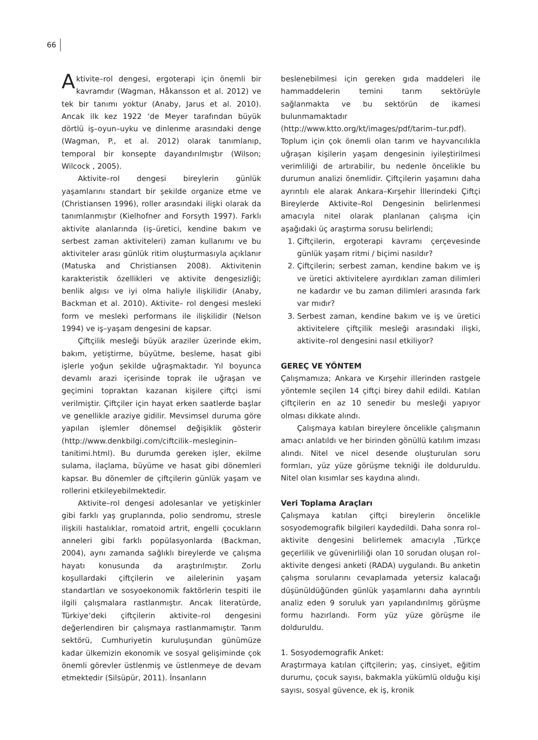66
Aktivite–rol dengesi, ergoterapi için önemli bir kavramdır (Wagman, Håkansson et al. 2012) ve tek bir tanımı yoktur (Anaby, Jarus et al. 2010). Ancak ilk kez 1922 ‘de Meyer tarafından büyük dörtlü iş–oyun–uyku ve dinlenme arasındaki denge (Wagman, P., et al. 2012) olarak tanımlanıp, temporal bir konsepte dayandırılmıştır (Wilson; Wilcock , 2005).
Aktivite–rol dengesi bireylerin günlük yaşamlarını standart bir şekilde organize etme ve (Christiansen 1996), roller arasındaki ilişki olarak da tanımlanmıştır (Kielhofner and Forsyth 1997). Farklı aktivite alanlarında (iş–üretici, kendine bakım ve serbest zaman aktiviteleri) zaman kullanımı ve bu aktiviteler arası günlük ritim oluşturmasıyla açıklanır (Matuska and Christiansen 2008). Aktivitenin karakteristik özellikleri ve aktivite dengesizliği; benlik algısı ve iyi olma haliyle ilişkilidir (Anaby, Backman et al. 2010). Aktivite– rol dengesi mesleki form ve mesleki performans ile ilişkilidir (Nelson 1994) ve iş–yaşam dengesini de kapsar.
Çiftçilik mesleği büyük araziler üzerinde ekim, bakım, yetiştirme, büyütme, besleme, hasat gibi işlerle yoğun şekilde uğraşmaktadır. Yıl boyunca devamlı arazi içerisinde toprak ile uğraşan ve geçimini topraktan kazanan kişilere çiftçi ismi verilmiştir. Çiftçiler için hayat erken saatlerde başlar ve genellikle araziye gidilir. Mevsimsel duruma göre yapılan işlemler dönemsel değişiklik gösterir (http://www.denkbilgi.com/ciftcilik–mesleginin–tanitimi.html). Bu durumda gereken işler, ekilme sulama, ilaçlama, büyüme ve hasat gibi dönemleri kapsar. Bu dönemler de çiftçilerin günlük yaşam ve rollerini etkileyebilmektedir.
Aktivite–rol dengesi adolesanlar ve yetişkinler gibi farklı yaş gruplarında, polio sendromu, stresle ilişkili hastalıklar, romatoid artrit, engelli çocukların anneleri gibi farklı popülasyonlarda (Backman, 2004), aynı zamanda sağlıklı bireylerde ve çalışma hayatı konusunda da araştırılmıştır. Zorlu koşullardaki çiftçilerin ve ailelerinin yaşam standartları ve sosyoekonomik faktörlerin tespiti ile ilgili çalışmalara rastlanmıştır. Ancak literatürde, Türkiye’deki çiftçilerin aktivite–rol dengesini değerlendiren bir çalışmaya rastlanmamıştır. Tarım sektörü, Cumhuriyetin kuruluşundan günümüze kadar ülkemizin ekonomik ve sosyal gelişiminde çok önemli görevler üstlenmiş ve üstlenmeye de devam etmektedir (Silsüpür, 2011). İnsanların
beslenebilmesi için gereken gıda maddeleri ile hammaddelerin temini tarım sektörüyle sağlanmakta ve bu sektörün de ikamesi bulunmamaktadır (http://www.ktto.org/kt/images/pdf/tarim–tur.pdf). Toplum için çok önemli olan tarım ve hayvancılıkla uğraşan kişilerin yaşam dengesinin iyileştirilmesi verimliliği de artırabilir, bu nedenle öncelikle bu durumun analizi önemlidir. Çiftçilerin yaşamını daha ayrıntılı ele alarak Ankara–Kırşehir İllerindeki Çiftçi Bireylerde Aktivite–Rol Dengesinin belirlenmesi amacıyla nitel olarak planlanan çalışma için aşağıdaki üç araştırma sorusu belirlendi;
1. Çiftçilerin, ergoterapi kavramı çerçevesinde günlük yaşam ritmi / biçimi nasıldır?
2. Çiftçilerin; serbest zaman, kendine bakım ve iş ve üretici aktivitelere ayırdıkları zaman dilimleri ne kadardır ve bu zaman dilimleri arasında fark var mıdır?
3. Serbest zaman, kendine bakım ve iş ve üretici aktivitelere çiftçilik mesleği arasındaki ilişki, aktivite–rol dengesini nasıl etkiliyor?
GEREÇ VE YÖNTEM
Çalışmamıza; Ankara ve Kırşehir illerinden rastgele yöntemle seçilen 14 çiftçi birey dahil edildi. Katılan çiftçilerin en az 10 senedir bu mesleği yapıyor olması dikkate alındı.
Çalışmaya katılan bireylere öncelikle çalışmanın amacı anlatıldı ve her birinden gönüllü katılım imzası alındı. Nitel ve nicel desende oluşturulan soru formları, yüz yüze görüşme tekniği ile dolduruldu. Nitel olan kısımlar ses kaydına alındı.
Veri Toplama Araçları
Çalışmaya katılan çiftçi bireylerin öncelikle sosyodemografik bilgileri kaydedildi. Daha sonra rol–aktivite dengesini belirlemek amacıyla ,Türkçe geçerlilik ve güvenirliliği olan 10 sorudan oluşan rol–aktivite dengesi anketi (RADA) uygulandı. Bu anketin çalışma sorularını cevaplamada yetersiz kalacağı düşünüldüğünden günlük yaşamlarını daha ayrıntılı analiz eden 9 soruluk yarı yapılandırılmış görüşme formu hazırlandı. Form yüz yüze görüşme ile dolduruldu.
1. Sosyodemografik Anket:
Araştırmaya katılan çiftçilerin; yaş, cinsiyet, eğitim durumu, çocuk sayısı, bakmakla yükümlü olduğu kişi sayısı, sosyal güvence, ek iş, kronik